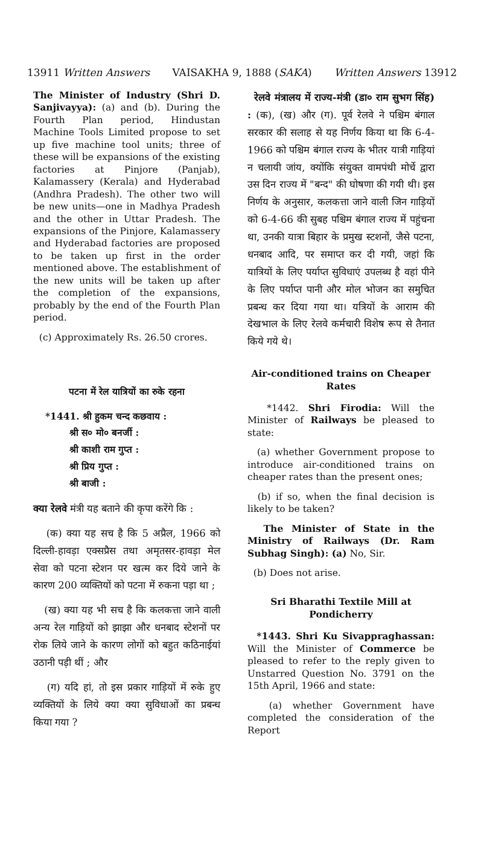13911 Written Answers VAISAKHA 9, 1888 (SAKA) Written Answers 13912
The Minister of Industry (Shri D. Sanjivayya): (a) and (b). During the Fourth Plan period, Hindustan Machine Tools Limited propose to set up five machine tool units; three of these will be expansions of the existing factories at Pinjore (Panjab), Kalamassery (Kerala) and Hyderabad (Andhra Pradesh). The other two will be new units—one in Madhya Pradesh and the other in Uttar Pradesh. The expansions of the Pinjore, Kalamassery and Hyderabad factories are proposed to be taken up first in the order mentioned above. The establishment of the new units will be taken up after the completion of the expansions, probably by the end of the Fourth Plan period.
(c) Approximately Rs. 26.50 crores.
पटना में रेल यात्रियों का रुके रहना
*1441. श्री हुकम चन्द कछवाय :
श्री स० मो० बनर्जी :
श्री काशी राम गुप्त :
श्री प्रिय गुप्त :
श्री बाजी :
क्या रेलवे मंत्री यह बताने की कृपा करेंगे कि :
(क) क्या यह सच है कि 5 अप्रैल, 1966 को दिल्ली-हावड़ा एक्सप्रैस तथा अमृतसर-हावड़ा मेल सेवा को पटना स्टेशन पर खत्म कर दिये जाने के कारण 200 व्यक्तियों को पटना में रुकना पड़ा था ;
(ख) क्या यह भी सच है कि कलकत्ता जाने वाली अन्य रेल गाड़ियों को झाझा और धनबाद स्टेशनों पर रोक लिये जाने के कारण लोगों को बहुत कठिनाईयां उठानी पड़ी थीं ; और
(ग) यदि हां, तो इस प्रकार गाड़ियों में रुके हुए व्यक्तियों के लिये क्या क्या सुविधाओं का प्रबन्ध किया गया ?
रेलवे मंत्रालय में राज्य-मंत्री (डा० राम सुभग सिंह) : (क), (ख) और (ग). पूर्व रेलवे ने पश्चिम बंगाल सरकार की सलाह से यह निर्णय किया था कि 6-4-1966 को पश्चिम बंगाल राज्य के भीतर यात्री गाड़ियां न चलायी जांय, क्योंकि संयुक्त वामपंथी मोर्चे द्वारा उस दिन राज्य में "बन्द" की घोषणा की गयी थी। इस निर्णय के अनुसार, कलकत्ता जाने वाली जिन गाड़ियों को 6-4-66 की सुबह पश्चिम बंगाल राज्य में पहुंचना था, उनकी यात्रा बिहार के प्रमुख स्टशनों, जैसे पटना, धनबाद आदि, पर समाप्त कर दी गयी, जहां कि यात्रियों के लिए पर्याप्त सुविधाएं उपलब्ध है वहां पीने के लिए पर्याप्त पानी और मोल भोजन का समुचित प्रबन्ध कर दिया गया था। यत्रियों के आराम की देखभाल के लिए रेलवे कर्मचारी विशेष रूप से तैनात किये गये थे।
Air-conditioned trains on Cheaper Rates
*1442. Shri Firodia: Will the Minister of Railways be pleased to state:
(a) whether Government propose to introduce air-conditioned trains on cheaper rates than the present ones;
(b) if so, when the final decision is likely to be taken?
The Minister of State in the Ministry of Railways (Dr. Ram Subhag Singh): (a) No, Sir.
(b) Does not arise.
Sri Bharathi Textile Mill at Pondicherry
*1443. Shri Ku Sivappraghassan: Will the Minister of Commerce be pleased to refer to the reply given to Unstarred Question No. 3791 on the 15th April, 1966 and state:
(a) whether Government have completed the consideration of the Report